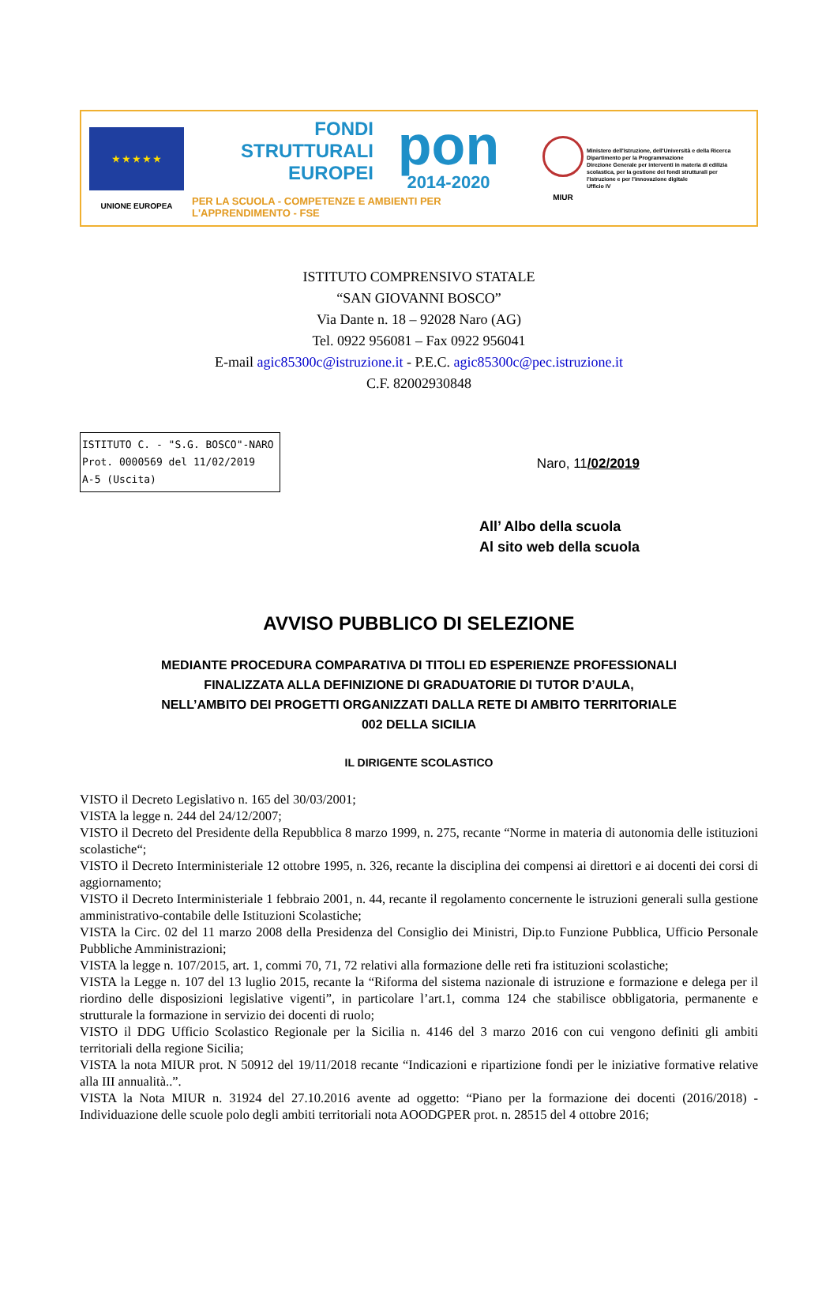★ ★ ★ ★ ★
UNIONE EUROPEA
FONDI
STRUTTURALI
EUROPEI
pon
2014-2020
PER LA SCUOLA - COMPETENZE E AMBIENTI PER L'APPRENDIMENTO - FSE
MIUR
Ministero dell'Istruzione, dell'Università e della Ricerca
Dipartimento per la Programmazione
Direzione Generale per interventi in materia di edilizia scolastica, per la gestione dei fondi strutturali per l'istruzione e per l'innovazione digitale
Ufficio IV
ISTITUTO COMPRENSIVO STATALE
“SAN GIOVANNI BOSCO”
Via Dante n. 18 – 92028 Naro (AG)
Tel. 0922 956081 – Fax 0922 956041
E-mail agic85300c@istruzione.it - P.E.C. agic85300c@pec.istruzione.it
C.F. 82002930848
ISTITUTO C. - "S.G. BOSCO"-NARO
Prot. 0000569 del 11/02/2019
A-5 (Uscita)
Naro, 11/02/2019
All’ Albo della scuola
Al sito web della scuola
AVVISO PUBBLICO DI SELEZIONE
MEDIANTE PROCEDURA COMPARATIVA DI TITOLI ED ESPERIENZE PROFESSIONALI
FINALIZZATA ALLA DEFINIZIONE DI GRADUATORIE DI TUTOR D’AULA,
NELL’AMBITO DEI PROGETTI ORGANIZZATI DALLA RETE DI AMBITO TERRITORIALE
002 DELLA SICILIA
IL DIRIGENTE SCOLASTICO
VISTO il Decreto Legislativo n. 165 del 30/03/2001;
VISTA la legge n. 244 del 24/12/2007;
VISTO il Decreto del Presidente della Repubblica 8 marzo 1999, n. 275, recante “Norme in materia di autonomia delle istituzioni scolastiche“;
VISTO il Decreto Interministeriale 12 ottobre 1995, n. 326, recante la disciplina dei compensi ai direttori e ai docenti dei corsi di aggiornamento;
VISTO il Decreto Interministeriale 1 febbraio 2001, n. 44, recante il regolamento concernente le istruzioni generali sulla gestione amministrativo-contabile delle Istituzioni Scolastiche;
VISTA la Circ. 02 del 11 marzo 2008 della Presidenza del Consiglio dei Ministri, Dip.to Funzione Pubblica, Ufficio Personale Pubbliche Amministrazioni;
VISTA la legge n. 107/2015, art. 1, commi 70, 71, 72 relativi alla formazione delle reti fra istituzioni scolastiche;
VISTA la Legge n. 107 del 13 luglio 2015, recante la “Riforma del sistema nazionale di istruzione e formazione e delega per il riordino delle disposizioni legislative vigenti”, in particolare l’art.1, comma 124 che stabilisce obbligatoria, permanente e strutturale la formazione in servizio dei docenti di ruolo;
VISTO il DDG Ufficio Scolastico Regionale per la Sicilia n. 4146 del 3 marzo 2016 con cui vengono definiti gli ambiti territoriali della regione Sicilia;
VISTA la nota MIUR prot. N 50912 del 19/11/2018 recante “Indicazioni e ripartizione fondi per le iniziative formative relative alla III annualità..”.
VISTA la Nota MIUR n. 31924 del 27.10.2016 avente ad oggetto: “Piano per la formazione dei docenti (2016/2018) - Individuazione delle scuole polo degli ambiti territoriali nota AOODGPER prot. n. 28515 del 4 ottobre 2016;